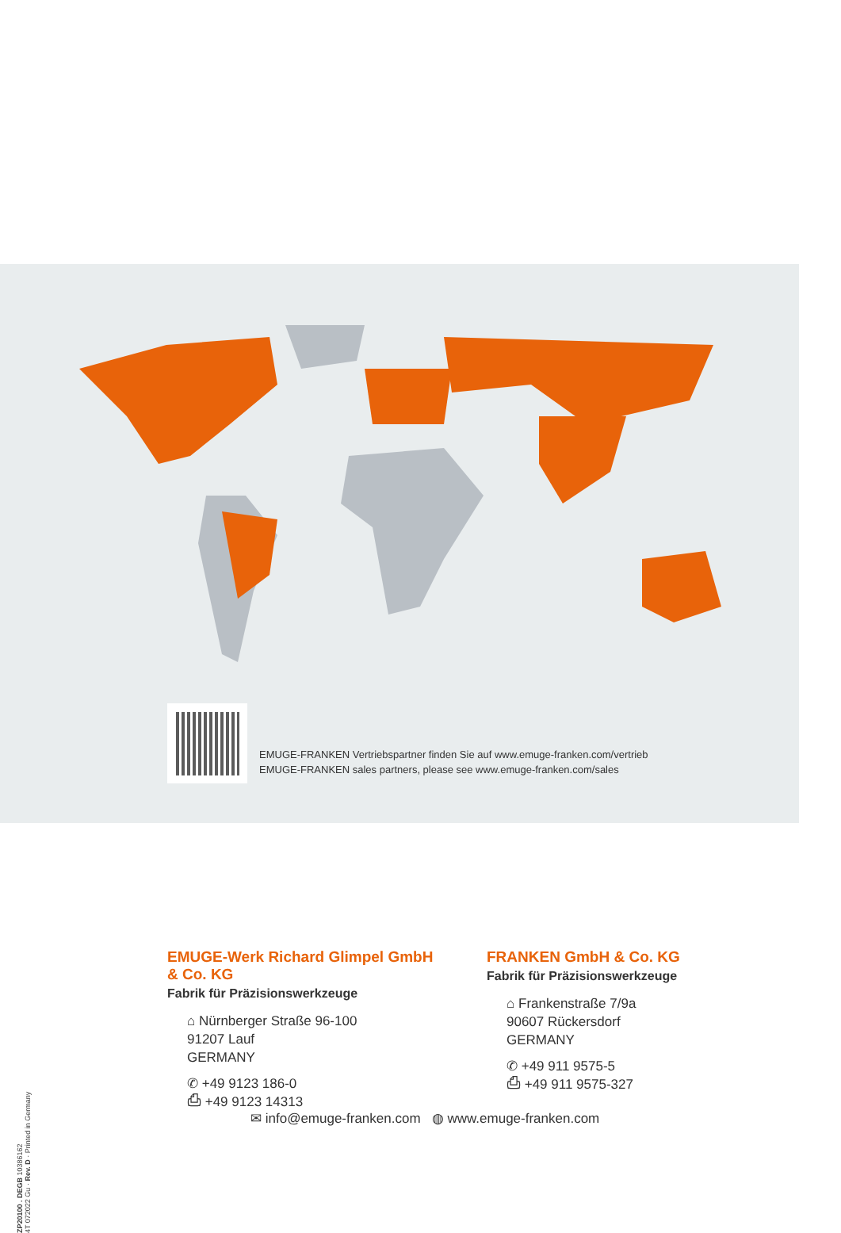EMUGE-FRANKEN Vertriebspartner finden Sie auf www.emuge-franken.com/vertrieb
EMUGE-FRANKEN sales partners, please see www.emuge-franken.com/sales
ZP20100 . DEGB 10386162
4T 072022 Gu · Rev. D · Printed in Germany
EMUGE-Werk Richard Glimpel GmbH & Co. KG
Fabrik für Präzisionswerkzeuge
⌂ Nürnberger Straße 96-100
91207 Lauf
GERMANY
✆ +49 9123 186-0
⎙ +49 9123 14313
FRANKEN GmbH & Co. KG
Fabrik für Präzisionswerkzeuge
⌂ Frankenstraße 7/9a
90607 Rückersdorf
GERMANY
✆ +49 911 9575-5
⎙ +49 911 9575-327
✉ info@emuge-franken.com ◍ www.emuge-franken.com